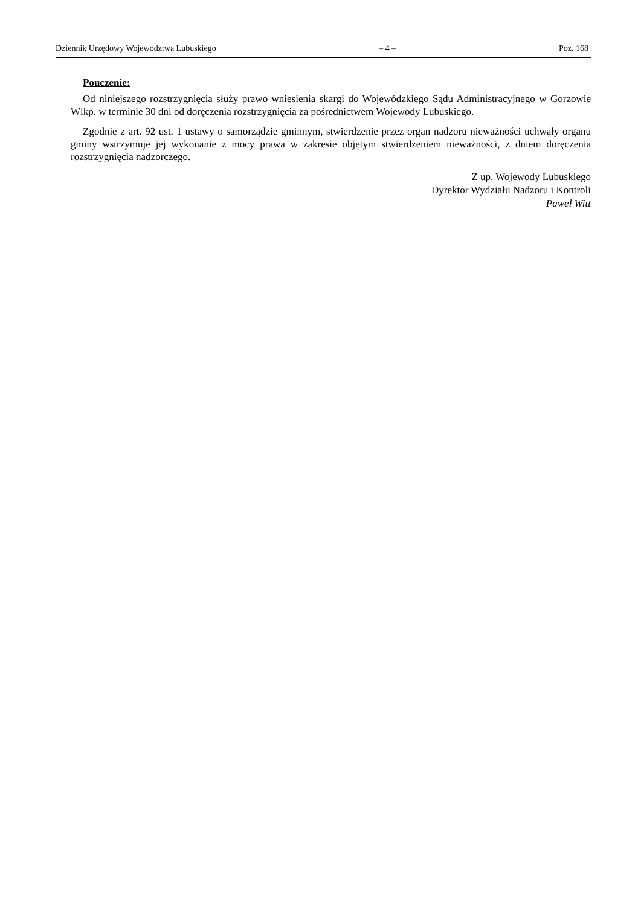Dziennik Urzędowy Województwa Lubuskiego – 4 – Poz. 168
Pouczenie:
Od niniejszego rozstrzygnięcia służy prawo wniesienia skargi do Wojewódzkiego Sądu Administracyjnego w Gorzowie Wlkp. w terminie 30 dni od doręczenia rozstrzygnięcia za pośrednictwem Wojewody Lubuskiego.
Zgodnie z art. 92 ust. 1 ustawy o samorządzie gminnym, stwierdzenie przez organ nadzoru nieważności uchwały organu gminy wstrzymuje jej wykonanie z mocy prawa w zakresie objętym stwierdzeniem nieważności, z dniem doręczenia rozstrzygnięcia nadzorczego.
Z up. Wojewody Lubuskiego
Dyrektor Wydziału Nadzoru i Kontroli
Paweł Witt